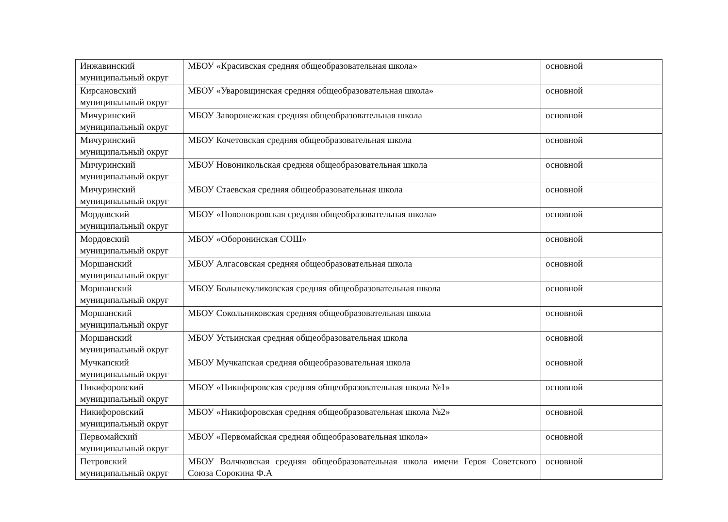| Инжавинский муниципальный округ | МБОУ «Красивская средняя общеобразовательная школа» | основной |
| Кирсановский муниципальный округ | МБОУ «Уваровщинская средняя общеобразовательная школа» | основной |
| Мичуринский муниципальный округ | МБОУ Заворонежская средняя общеобразовательная школа | основной |
| Мичуринский муниципальный округ | МБОУ Кочетовская средняя общеобразовательная школа | основной |
| Мичуринский муниципальный округ | МБОУ Новоникольская средняя общеобразовательная школа | основной |
| Мичуринский муниципальный округ | МБОУ Стаевская средняя общеобразовательная школа | основной |
| Мордовский муниципальный округ | МБОУ «Новопокровская средняя общеобразовательная школа» | основной |
| Мордовский муниципальный округ | МБОУ «Оборонинская СОШ» | основной |
| Моршанский муниципальный округ | МБОУ Алгасовская средняя общеобразовательная школа | основной |
| Моршанский муниципальный округ | МБОУ Большекуликовская средняя общеобразовательная школа | основной |
| Моршанский муниципальный округ | МБОУ Сокольниковская средняя общеобразовательная школа | основной |
| Моршанский муниципальный округ | МБОУ Устьинская средняя общеобразовательная школа | основной |
| Мучкапский муниципальный округ | МБОУ Мучкапская средняя общеобразовательная школа | основной |
| Никифоровский муниципальный округ | МБОУ «Никифоровская средняя общеобразовательная школа №1» | основной |
| Никифоровский муниципальный округ | МБОУ «Никифоровская средняя общеобразовательная школа №2» | основной |
| Первомайский муниципальный округ | МБОУ «Первомайская средняя общеобразовательная школа» | основной |
| Петровский муниципальный округ | МБОУ Волчковская средняя общеобразовательная школа имени Героя Советского Союза Сорокина Ф.А | основной |